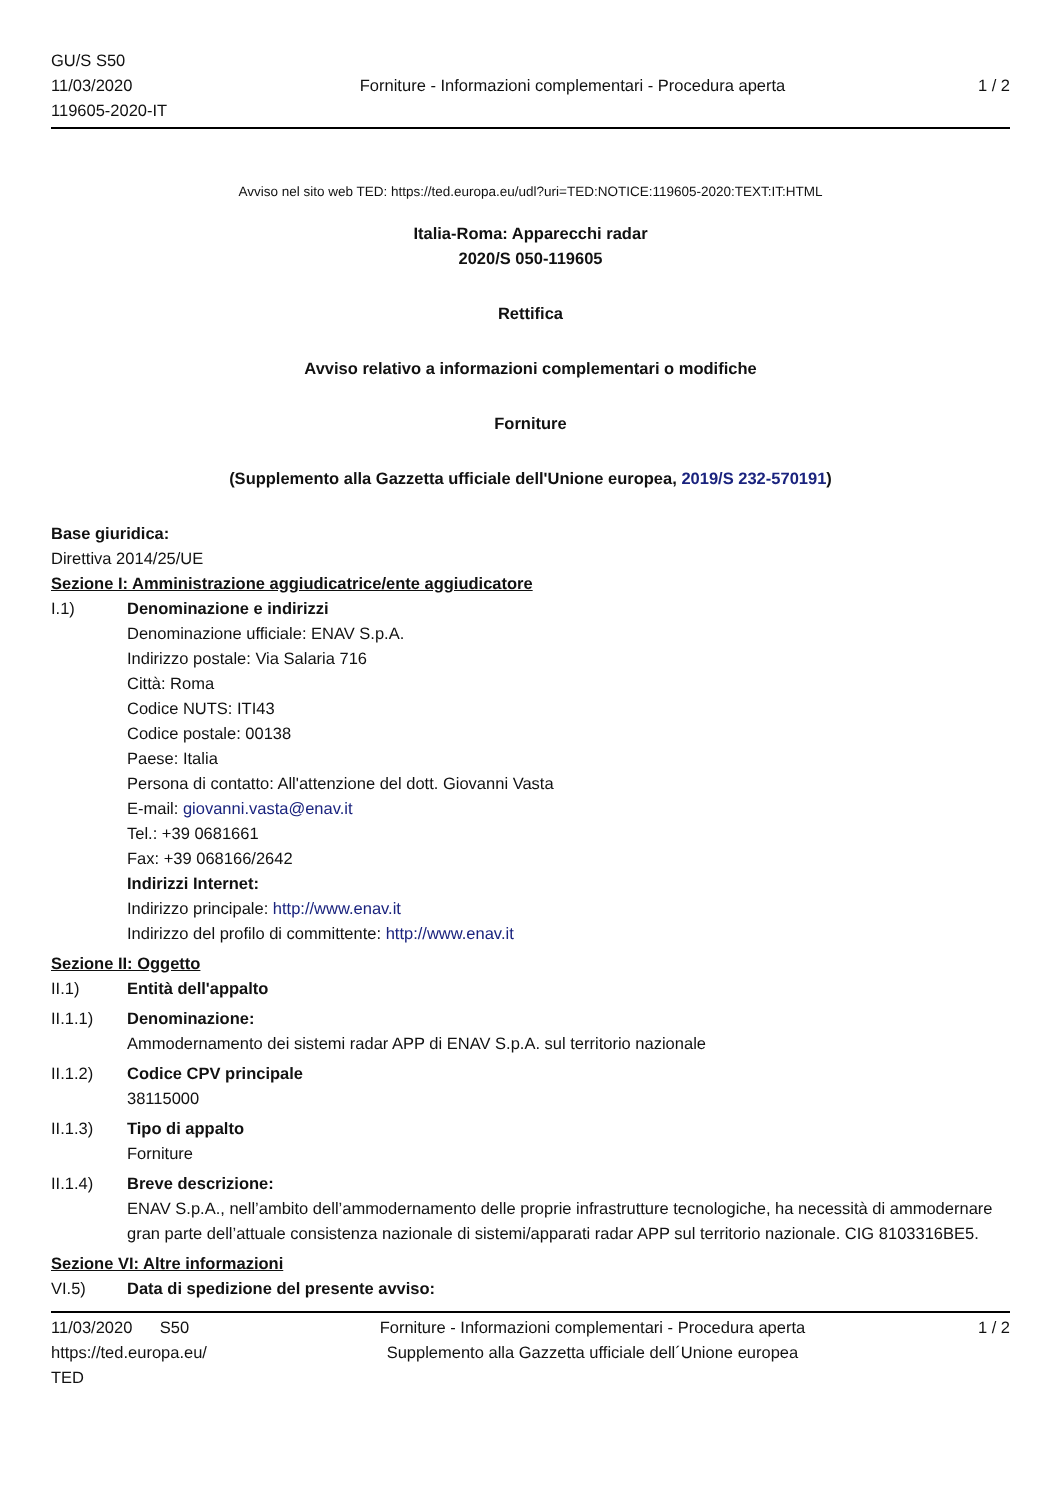GU/S S50
11/03/2020
119605-2020-IT
Forniture - Informazioni complementari - Procedura aperta
1 / 2
Avviso nel sito web TED: https://ted.europa.eu/udl?uri=TED:NOTICE:119605-2020:TEXT:IT:HTML
Italia-Roma: Apparecchi radar
2020/S 050-119605
Rettifica
Avviso relativo a informazioni complementari o modifiche
Forniture
(Supplemento alla Gazzetta ufficiale dell'Unione europea, 2019/S 232-570191)
Base giuridica:
Direttiva 2014/25/UE
Sezione I: Amministrazione aggiudicatrice/ente aggiudicatore
I.1) Denominazione e indirizzi
Denominazione ufficiale: ENAV S.p.A.
Indirizzo postale: Via Salaria 716
Città: Roma
Codice NUTS: ITI43
Codice postale: 00138
Paese: Italia
Persona di contatto: All'attenzione del dott. Giovanni Vasta
E-mail: giovanni.vasta@enav.it
Tel.: +39 0681661
Fax: +39 068166/2642
Indirizzi Internet:
Indirizzo principale: http://www.enav.it
Indirizzo del profilo di committente: http://www.enav.it
Sezione II: Oggetto
II.1) Entità dell'appalto
II.1.1) Denominazione:
Ammodernamento dei sistemi radar APP di ENAV S.p.A. sul territorio nazionale
II.1.2) Codice CPV principale
38115000
II.1.3) Tipo di appalto
Forniture
II.1.4) Breve descrizione:
ENAV S.p.A., nell’ambito dell’ammodernamento delle proprie infrastrutture tecnologiche, ha necessità di ammodernare gran parte dell’attuale consistenza nazionale di sistemi/apparati radar APP sul territorio nazionale. CIG 8103316BE5.
Sezione VI: Altre informazioni
VI.5) Data di spedizione del presente avviso:
11/03/2020 S50
https://ted.europa.eu/
TED
Forniture - Informazioni complementari - Procedura aperta
Supplemento alla Gazzetta ufficiale dell´Unione europea
1 / 2